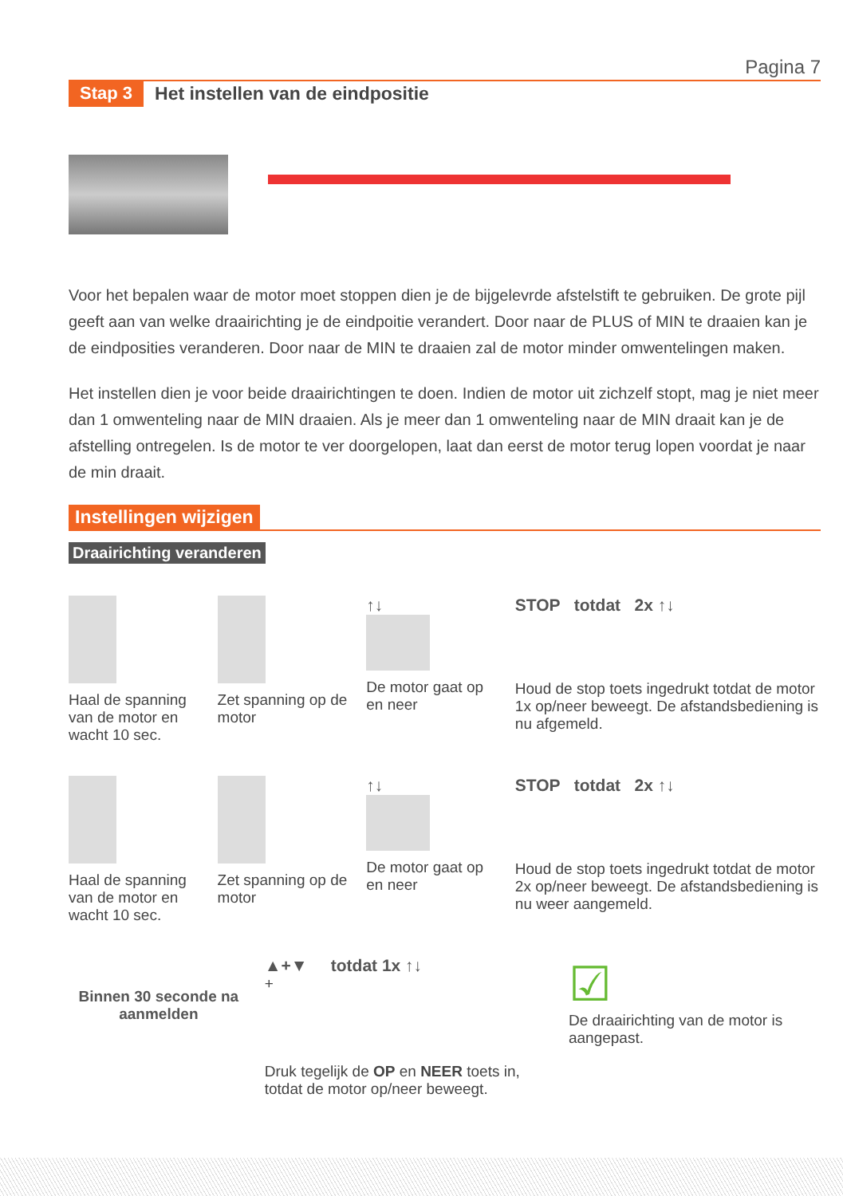Pagina 7
Stap 3 Het instellen van de eindpositie
Voor het bepalen waar de motor moet stoppen dien je de bijgelevrde afstelstift te gebruiken. De grote pijl geeft aan van welke draairichting je de eindpoitie verandert. Door naar de PLUS of MIN te draaien kan je de eindposities veranderen. Door naar de MIN te draaien zal de motor minder omwentelingen maken.
Het instellen dien je voor beide draairichtingen te doen. Indien de motor uit zichzelf stopt, mag je niet meer dan 1 omwenteling naar de MIN draaien. Als je meer dan 1 omwenteling naar de MIN draait kan je de afstelling ontregelen. Is de motor te ver doorgelopen, laat dan eerst de motor terug lopen voordat je naar de min draait.
Instellingen wijzigen
Draairichting veranderen
Haal de spanning van de motor en wacht 10 sec.
Zet spanning op de motor ↑↓
De motor gaat op en neer
STOP totdat 2x ↑↓
Houd de stop toets ingedrukt totdat de motor 1x op/neer beweegt. De afstandsbediening is nu afgemeld.
Haal de spanning van de motor en wacht 10 sec.
Zet spanning op de motor ↑↓
De motor gaat op en neer
STOP totdat 2x ↑↓
Houd de stop toets ingedrukt totdat de motor 2x op/neer beweegt. De afstandsbediening is nu weer aangemeld.
Binnen 30 seconde na aanmelden
▲+▼ totdat 1x ↑↓
+
Druk tegelijk de OP en NEER toets in, totdat de motor op/neer beweegt.
☑
De draairichting van de motor is aangepast.